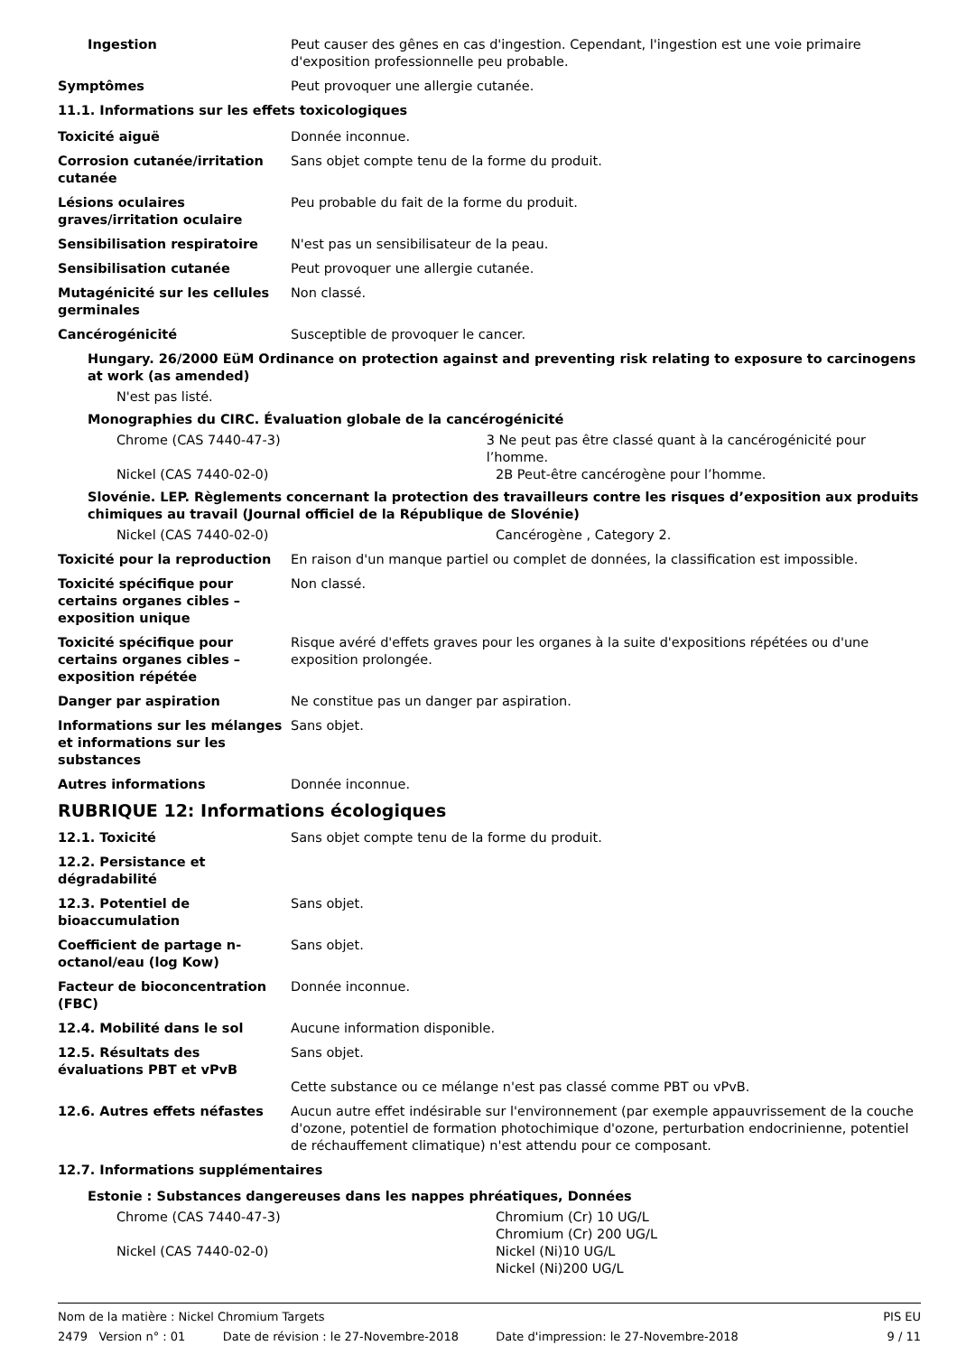Ingestion Peut causer des gênes en cas d'ingestion. Cependant, l'ingestion est une voie primaire d'exposition professionnelle peu probable.
Symptômes Peut provoquer une allergie cutanée.
11.1. Informations sur les effets toxicologiques
Toxicité aiguë Donnée inconnue.
Corrosion cutanée/irritation cutanée
Sans objet compte tenu de la forme du produit.
Lésions oculaires graves/irritation oculaire
Peu probable du fait de la forme du produit.
Sensibilisation respiratoire N'est pas un sensibilisateur de la peau.
Sensibilisation cutanée Peut provoquer une allergie cutanée.
Mutagénicité sur les cellules germinales
Non classé.
Cancérogénicité Susceptible de provoquer le cancer.
Hungary. 26/2000 EüM Ordinance on protection against and preventing risk relating to exposure to carcinogens at work (as amended)
N'est pas listé.
Monographies du CIRC. Évaluation globale de la cancérogénicité
Chrome (CAS 7440-47-3) 3 Ne peut pas être classé quant à la cancérogénicité pour l’homme.
Nickel (CAS 7440-02-0) 2B Peut-être cancérogène pour l’homme.
Slovénie. LEP. Règlements concernant la protection des travailleurs contre les risques d’exposition aux produits chimiques au travail (Journal officiel de la République de Slovénie)
Nickel (CAS 7440-02-0) Cancérogène , Category 2.
Toxicité pour la reproduction En raison d'un manque partiel ou complet de données, la classification est impossible.
Toxicité spécifique pour certains organes cibles – exposition unique
Non classé.
Toxicité spécifique pour certains organes cibles – exposition répétée
Risque avéré d'effets graves pour les organes à la suite d'expositions répétées ou d'une exposition prolongée.
Danger par aspiration Ne constitue pas un danger par aspiration.
Informations sur les mélanges et informations sur les substances
Sans objet.
Autres informations Donnée inconnue.
RUBRIQUE 12: Informations écologiques
12.1. Toxicité Sans objet compte tenu de la forme du produit.
12.2. Persistance et dégradabilité
12.3. Potentiel de bioaccumulation
Sans objet.
Coefficient de partage n-octanol/eau (log Kow)
Sans objet.
Facteur de bioconcentration (FBC)
Donnée inconnue.
12.4. Mobilité dans le sol Aucune information disponible.
12.5. Résultats des évaluations PBT et vPvB
Sans objet.
Cette substance ou ce mélange n'est pas classé comme PBT ou vPvB.
12.6. Autres effets néfastes Aucun autre effet indésirable sur l'environnement (par exemple appauvrissement de la couche d'ozone, potentiel de formation photochimique d'ozone, perturbation endocrinienne, potentiel de réchauffement climatique) n'est attendu pour ce composant.
12.7. Informations supplémentaires
Estonie : Substances dangereuses dans les nappes phréatiques, Données
Chrome (CAS 7440-47-3) Chromium (Cr) 10 UG/L
Chromium (Cr) 200 UG/L
Nickel (CAS 7440-02-0) Nickel (Ni)10 UG/L
Nickel (Ni)200 UG/L
Nom de la matière : Nickel Chromium Targets PIS EU
2479 Version n° : 01 Date de révision : le 27-Novembre-2018 Date d'impression: le 27-Novembre-2018 9 / 11